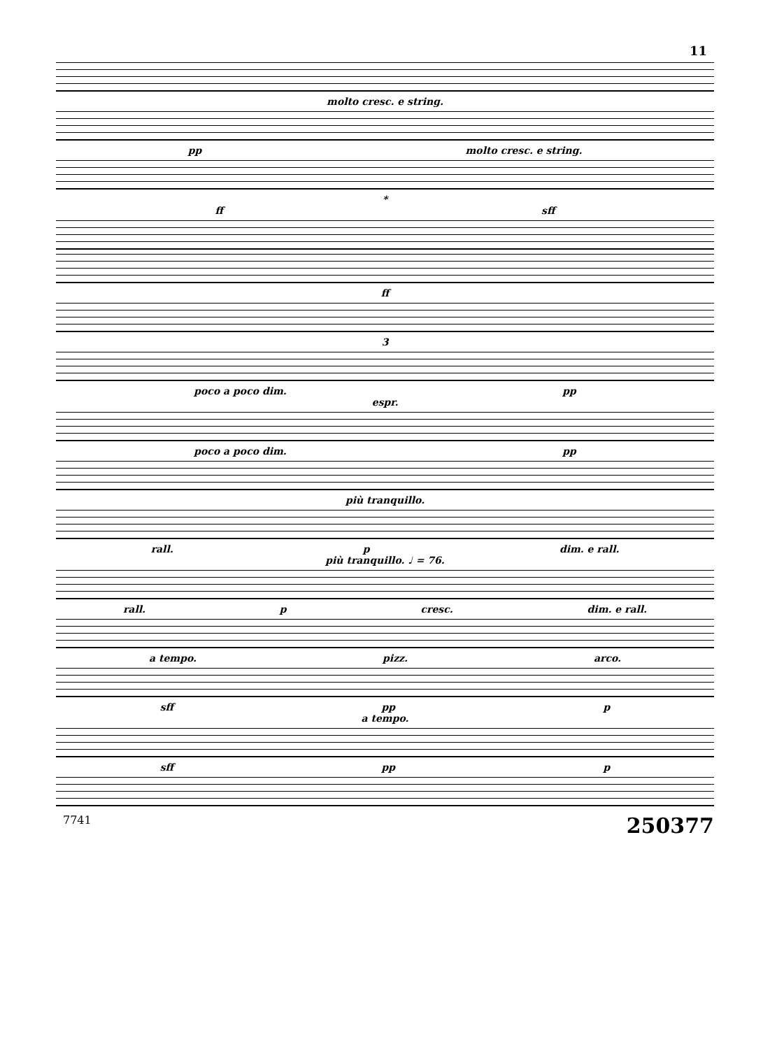11
molto cresc. e string.
pp molto cresc. e string.
*
ff sff
ff
3
poco a poco dim. pp
espr.
poco a poco dim. pp
più tranquillo.
rall. p dim. e rall.
più tranquillo. ♩ = 76.
rall. p cresc. dim. e rall.
a tempo. pizz. arco.
sff pp p
a tempo.
sff pp p
7741 250377